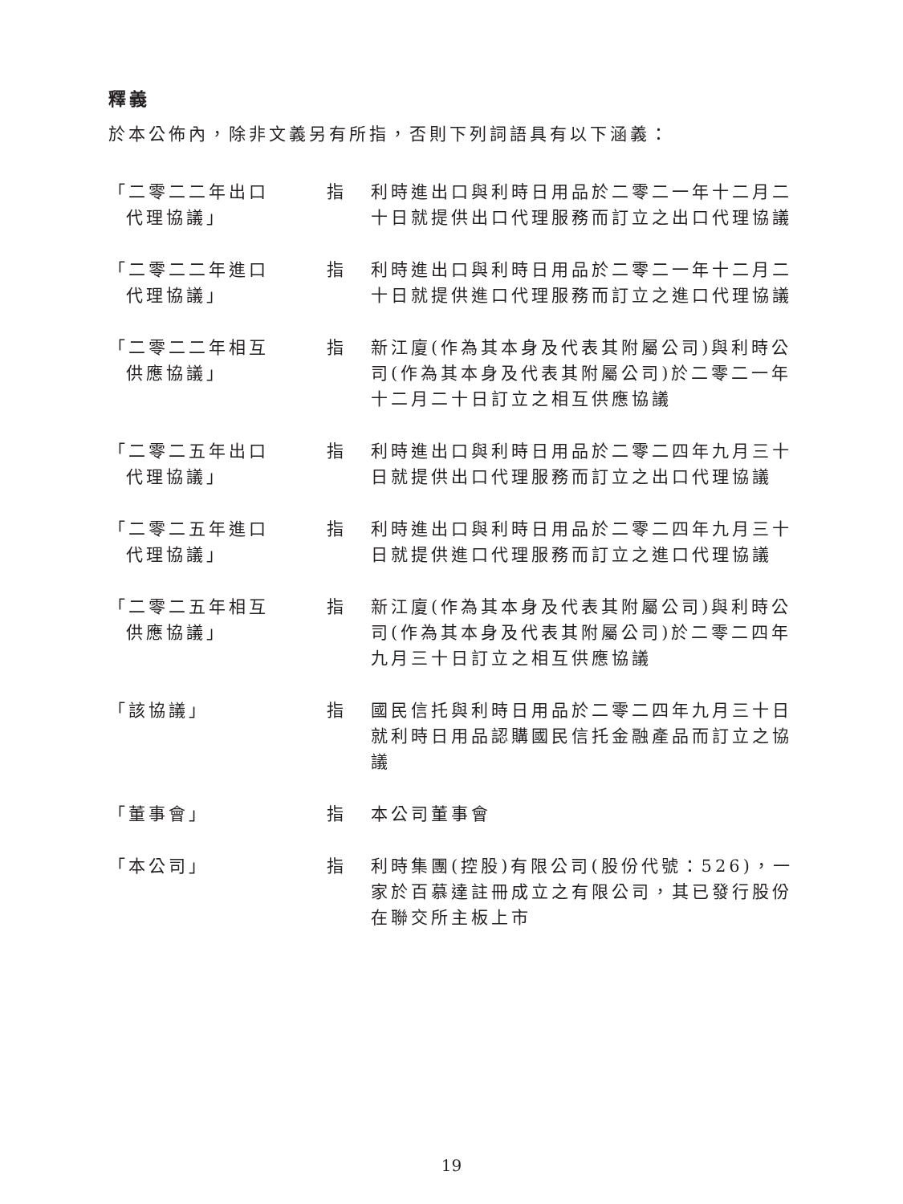釋義
於本公佈內，除非文義另有所指，否則下列詞語具有以下涵義：
| 「二零二二年出口 代理協議」 | 指 | 利時進出口與利時日用品於二零二一年十二月二十日就提供出口代理服務而訂立之出口代理協議 |
| 「二零二二年進口 代理協議」 | 指 | 利時進出口與利時日用品於二零二一年十二月二十日就提供進口代理服務而訂立之進口代理協議 |
| 「二零二二年相互 供應協議」 | 指 | 新江廈(作為其本身及代表其附屬公司)與利時公司(作為其本身及代表其附屬公司)於二零二一年十二月二十日訂立之相互供應協議 |
| 「二零二五年出口 代理協議」 | 指 | 利時進出口與利時日用品於二零二四年九月三十日就提供出口代理服務而訂立之出口代理協議 |
| 「二零二五年進口 代理協議」 | 指 | 利時進出口與利時日用品於二零二四年九月三十日就提供進口代理服務而訂立之進口代理協議 |
| 「二零二五年相互 供應協議」 | 指 | 新江廈(作為其本身及代表其附屬公司)與利時公司(作為其本身及代表其附屬公司)於二零二四年九月三十日訂立之相互供應協議 |
| 「該協議」 | 指 | 國民信托與利時日用品於二零二四年九月三十日就利時日用品認購國民信托金融產品而訂立之協議 |
| 「董事會」 | 指 | 本公司董事會 |
| 「本公司」 | 指 | 利時集團(控股)有限公司(股份代號：526)，一家於百慕達註冊成立之有限公司，其已發行股份在聯交所主板上市 |
19